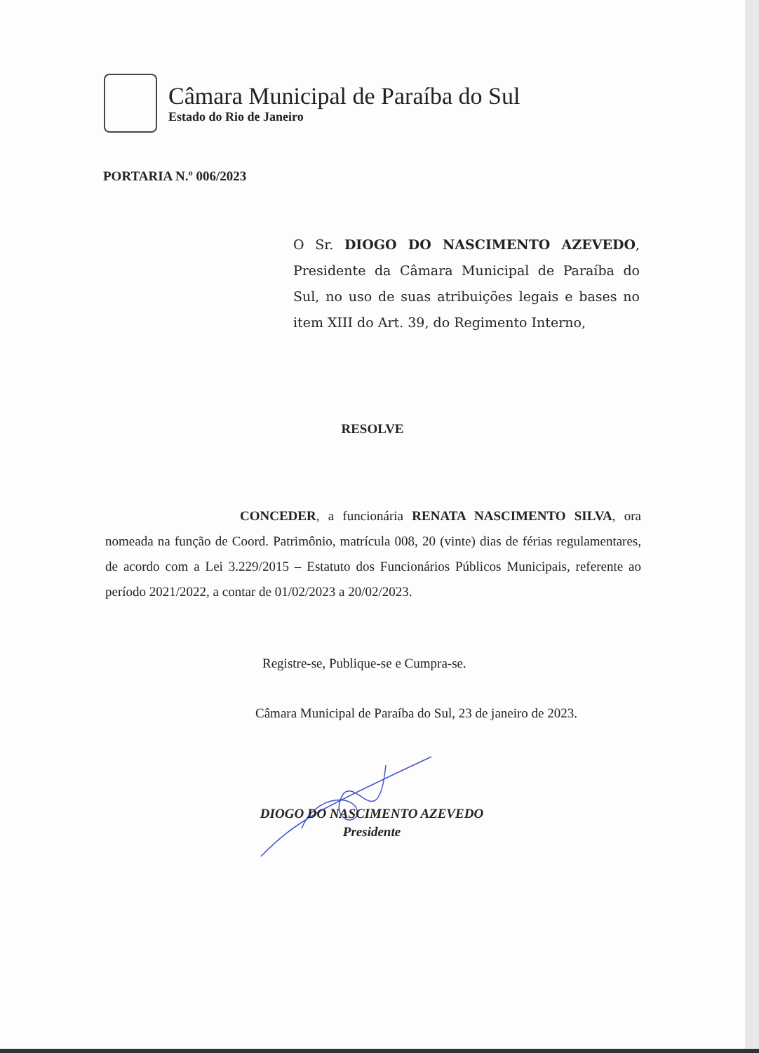Câmara Municipal de Paraíba do Sul
Estado do Rio de Janeiro
PORTARIA N.º 006/2023
O Sr. DIOGO DO NASCIMENTO AZEVEDO, Presidente da Câmara Municipal de Paraíba do Sul, no uso de suas atribuições legais e bases no item XIII do Art. 39, do Regimento Interno,
RESOLVE
CONCEDER, a funcionária RENATA NASCIMENTO SILVA, ora nomeada na função de Coord. Patrimônio, matrícula 008, 20 (vinte) dias de férias regulamentares, de acordo com a Lei 3.229/2015 – Estatuto dos Funcionários Públicos Municipais, referente ao período 2021/2022, a contar de 01/02/2023 a 20/02/2023.
Registre-se, Publique-se e Cumpra-se.
Câmara Municipal de Paraíba do Sul, 23 de janeiro de 2023.
DIOGO DO NASCIMENTO AZEVEDO
Presidente